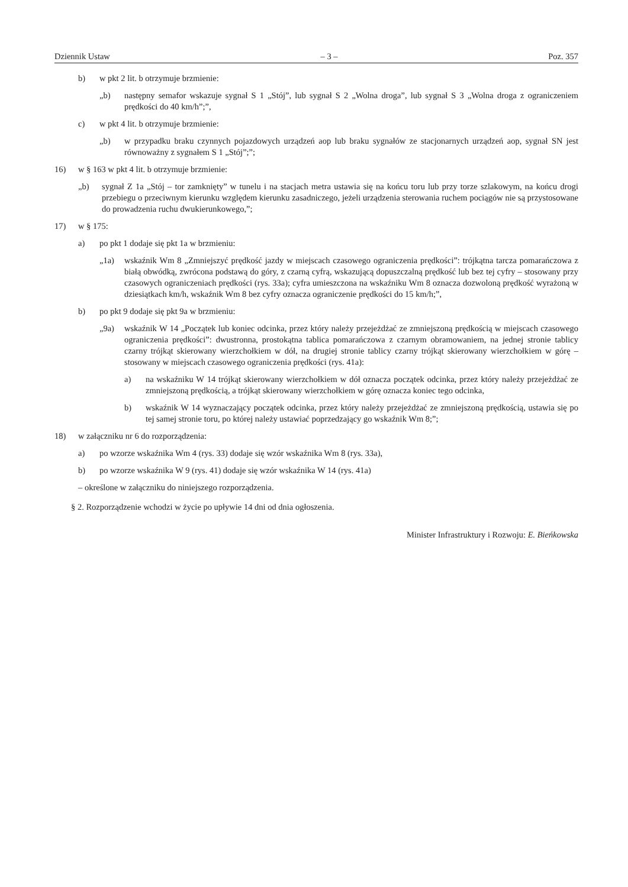Dziennik Ustaw – 3 – Poz. 357
b) w pkt 2 lit. b otrzymuje brzmienie:
„b) następny semafor wskazuje sygnał S 1 „Stój”, lub sygnał S 2 „Wolna droga”, lub sygnał S 3 „Wolna droga z ograniczeniem prędkości do 40 km/h”;”,
c) w pkt 4 lit. b otrzymuje brzmienie:
„b) w przypadku braku czynnych pojazdowych urządzeń aop lub braku sygnałów ze stacjonarnych urządzeń aop, sygnał SN jest równoważny z sygnałem S 1 „Stój”;”;
16) w § 163 w pkt 4 lit. b otrzymuje brzmienie:
„b) sygnał Z 1a „Stój – tor zamknięty” w tunelu i na stacjach metra ustawia się na końcu toru lub przy torze szlakowym, na końcu drogi przebiegu o przeciwnym kierunku względem kierunku zasadniczego, jeżeli urządzenia sterowania ruchem pociągów nie są przystosowane do prowadzenia ruchu dwukierunkowego,”;
17) w § 175:
a) po pkt 1 dodaje się pkt 1a w brzmieniu:
„1a) wskaźnik Wm 8 „Zmniejszyć prędkość jazdy w miejscach czasowego ograniczenia prędkości”: trójkątna tarcza pomarańczowa z białą obwódką, zwrócona podstawą do góry, z czarną cyfrą, wskazującą dopuszczalną prędkość lub bez tej cyfry – stosowany przy czasowych ograniczeniach prędkości (rys. 33a); cyfra umieszczona na wskaźniku Wm 8 oznacza dozwoloną prędkość wyrażoną w dziesiątkach km/h, wskaźnik Wm 8 bez cyfry oznacza ograniczenie prędkości do 15 km/h;”,
b) po pkt 9 dodaje się pkt 9a w brzmieniu:
„9a) wskaźnik W 14 „Początek lub koniec odcinka, przez który należy przejeżdżać ze zmniejszoną prędkością w miejscach czasowego ograniczenia prędkości”: dwustronna, prostokątna tablica pomarańczowa z czarnym obramowaniem, na jednej stronie tablicy czarny trójkąt skierowany wierzchołkiem w dół, na drugiej stronie tablicy czarny trójkąt skierowany wierzchołkiem w górę – stosowany w miejscach czasowego ograniczenia prędkości (rys. 41a):
a) na wskaźniku W 14 trójkąt skierowany wierzchołkiem w dół oznacza początek odcinka, przez który należy przejeżdżać ze zmniejszoną prędkością, a trójkąt skierowany wierzchołkiem w górę oznacza koniec tego odcinka,
b) wskaźnik W 14 wyznaczający początek odcinka, przez który należy przejeżdżać ze zmniejszoną prędkością, ustawia się po tej samej stronie toru, po której należy ustawiać poprzedzający go wskaźnik Wm 8;”;
18) w załączniku nr 6 do rozporządzenia:
a) po wzorze wskaźnika Wm 4 (rys. 33) dodaje się wzór wskaźnika Wm 8 (rys. 33a),
b) po wzorze wskaźnika W 9 (rys. 41) dodaje się wzór wskaźnika W 14 (rys. 41a)
– określone w załączniku do niniejszego rozporządzenia.
§ 2. Rozporządzenie wchodzi w życie po upływie 14 dni od dnia ogłoszenia.
Minister Infrastruktury i Rozwoju: E. Bieńkowska